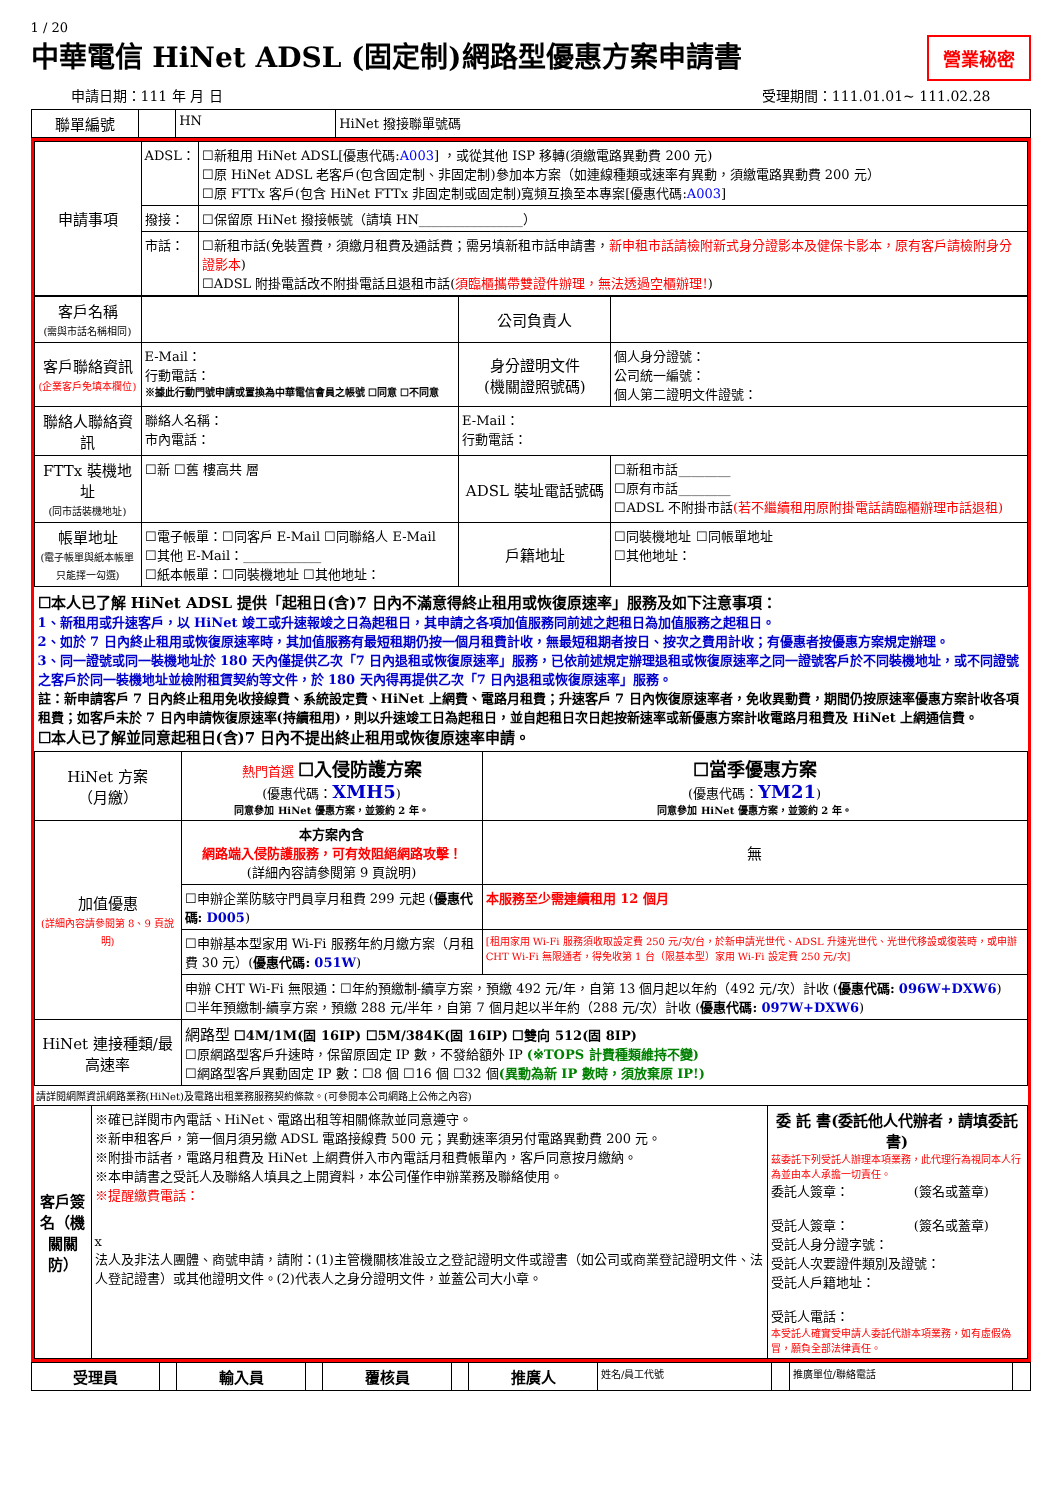1 / 20
中華電信 HiNet ADSL (固定制)網路型優惠方案申請書
營業秘密
申請日期：111 年 月 日 受理期間：111.01.01~ 111.02.28
| 聯單編號 | | HN | HiNet 撥接聯單號碼 |
| 申請事項 | ADSL： | ☐新租用 HiNet ADSL[優惠代碼: A003 ] ，或從其他 ISP 移轉(須繳電路異動費 200 元) ☐原 HiNet ADSL 老客戶(包含固定制、非固定制)參加本方案（如連線種類或速率有異動，須繳電路異動費 200 元） ☐原 FTTx 客戶(包含 HiNet FTTx 非固定制或固定制)寬頻互換至本專案[優惠代碼: A003 ] |
| | 撥接： | ☐保留原 HiNet 撥接帳號（請填 HN________________） |
| | 市話： | ☐新租市話(免裝置費，須繳月租費及通話費；需另填新租市話申請書， 新申租市話請檢附新式身分證影本及健保卡影本，原有客戶請檢附身分證影本 ) ☐ADSL 附掛電話改不附掛電話且退租市話( 須臨櫃攜帶雙證件辦理，無法透過空櫃辦理! ) |
| 客戶名稱 (需與市話名稱相同) | | 公司負責人 | |
| 客戶聯絡資訊 (企業客戶免填本欄位) | E-Mail： 行動電話： ※據此行動門號申請或置換為中華電信會員之帳號 ☐同意 ☐不同意 | 身分證明文件 (機關證照號碼) | 個人身分證號： 公司統一編號： 個人第二證明文件證號： |
| 聯絡人聯絡資訊 | 聯絡人名稱： 市內電話： | E-Mail： 行動電話： | |
| FTTx 裝機地址 (同市話裝機地址) | ☐新 ☐舊 樓高共 層 | ADSL 裝址電話號碼 | ☐新租市話________ ☐原有市話________ ☐ADSL 不附掛市話 (若不繼續租用原附掛電話請臨櫃辦理市話退租) |
| 帳單地址 (電子帳單與紙本帳單只能擇一勾選) | ☐電子帳單：☐同客戶 E-Mail ☐同聯絡人 E-Mail ☐其他 E-Mail：____________ ☐紙本帳單：☐同裝機地址 ☐其他地址： | 戶籍地址 | ☐同裝機地址 ☐同帳單地址 ☐其他地址： |
☐本人已了解 HiNet ADSL 提供「起租日(含)7 日內不滿意得終止租用或恢復原速率」服務及如下注意事項：
1、新租用或升速客戶，以 HiNet 竣工或升速報竣之日為起租日，其申請之各項加值服務同前述之起租日為加值服務之起租日。
2、如於 7 日內終止租用或恢復原速率時，其加值服務有最短租期仍按一個月租費計收，無最短租期者按日、按次之費用計收；有優惠者按優惠方案規定辦理。
3、同一證號或同一裝機地址於 180 天內僅提供乙次「7 日內退租或恢復原速率」服務，已依前述規定辦理退租或恢復原速率之同一證號客戶於不同裝機地址，或不同證號之客戶於同一裝機地址並檢附租賃契約等文件，於 180 天內得再提供乙次「7 日內退租或恢復原速率」服務。
註：新申請客戶 7 日內終止租用免收接線費、系統設定費、HiNet 上網費、電路月租費；升速客戶 7 日內恢復原速率者，免收異動費，期間仍按原速率優惠方案計收各項租費；如客戶未於 7 日內申請恢復原速率(持續租用)，則以升速竣工日為起租日，並自起租日次日起按新速率或新優惠方案計收電路月租費及 HiNet 上網通信費。
☐本人已了解並同意起租日(含)7 日內不提出終止租用或恢復原速率申請。
| HiNet 方案 （月繳） | 熱門首選 ☐入侵防護方案 (優惠代碼： XMH5 ) 同意參加 HiNet 優惠方案，並簽約 2 年。 | ☐當季優惠方案 (優惠代碼： YM21 ) 同意參加 HiNet 優惠方案，並簽約 2 年。 |
| 加值優惠 (詳細內容請參閱第 8、9 頁說明) | 本方案內含 網路端入侵防護服務，可有效阻絕網路攻擊！ (詳細內容請參閱第 9 頁說明) | 無 |
| | ☐申辦企業防駭守門員享月租費 299 元起 ( 優惠代碼: D005 ) | 本服務至少需連續租用 12 個月 |
| | ☐申辦基本型家用 Wi-Fi 服務年約月繳方案（月租費 30 元）( 優惠代碼: 051W ) | [租用家用 Wi-Fi 服務須收取設定費 250 元/次/台，於新申請光世代、ADSL 升速光世代、光世代移設或復裝時，或申辦 CHT Wi-Fi 無限通者，得免收第 1 台（限基本型）家用 Wi-Fi 設定費 250 元/次] |
| | 申辦 CHT Wi-Fi 無限通：☐年約預繳制-續享方案，預繳 492 元/年，自第 13 個月起以年約（492 元/次）計收 ( 優惠代碼: 096W+DXW6 ) ☐半年預繳制-續享方案，預繳 288 元/半年，自第 7 個月起以半年約（288 元/次）計收 ( 優惠代碼: 097W+DXW6 ) | |
| HiNet 連接種類/最高速率 | 網路型 ☐4M/1M(固 16IP) ☐5M/384K(固 16IP) ☐雙向 512(固 8IP) ☐原網路型客戶升速時，保留原固定 IP 數，不發給額外 IP (※TOPS 計費種類維持不變) ☐網路型客戶異動固定 IP 數：☐8 個 ☐16 個 ☐32 個 (異動為新 IP 數時，須放棄原 IP!) | |
請詳閱網際資訊網路業務(HiNet)及電路出租業務服務契約條款。(可參閱本公司網路上公佈之內容)
| 客戶簽名（機關關防） | ※確已詳閱市內電話、HiNet、電路出租等相關條款並同意遵守。 ※新申租客戶，第一個月須另繳 ADSL 電路接線費 500 元；異動速率須另付電路異動費 200 元。 ※附掛市話者，電路月租費及 HiNet 上網費併入市內電話月租費帳單內，客戶同意按月繳納。 ※本申請書之受託人及聯絡人填具之上開資料，本公司僅作申辦業務及聯絡使用。 ※提醒繳費電話： x 法人及非法人團體、商號申請，請附：(1)主管機關核准設立之登記證明文件或證書（如公司或商業登記證明文件、法人登記證書）或其他證明文件。(2)代表人之身分證明文件，並蓋公司大小章。 | 委 託 書(委託他人代辦者，請填委託書) 茲委託下列受託人辦理本項業務，此代理行為視同本人行為並由本人承擔一切責任。 委託人簽章： (簽名或蓋章) 受託人簽章： (簽名或蓋章) 受託人身分證字號： 受託人次要證件類別及證號： 受託人戶籍地址： 受託人電話： 本受託人確實受申請人委託代辦本項業務，如有虛假偽冒，願負全部法律責任。 |
| 受理員 | | 輸入員 | | 覆核員 | | 推廣人 | 姓名/員工代號 | | 推廣單位/聯絡電話 | |